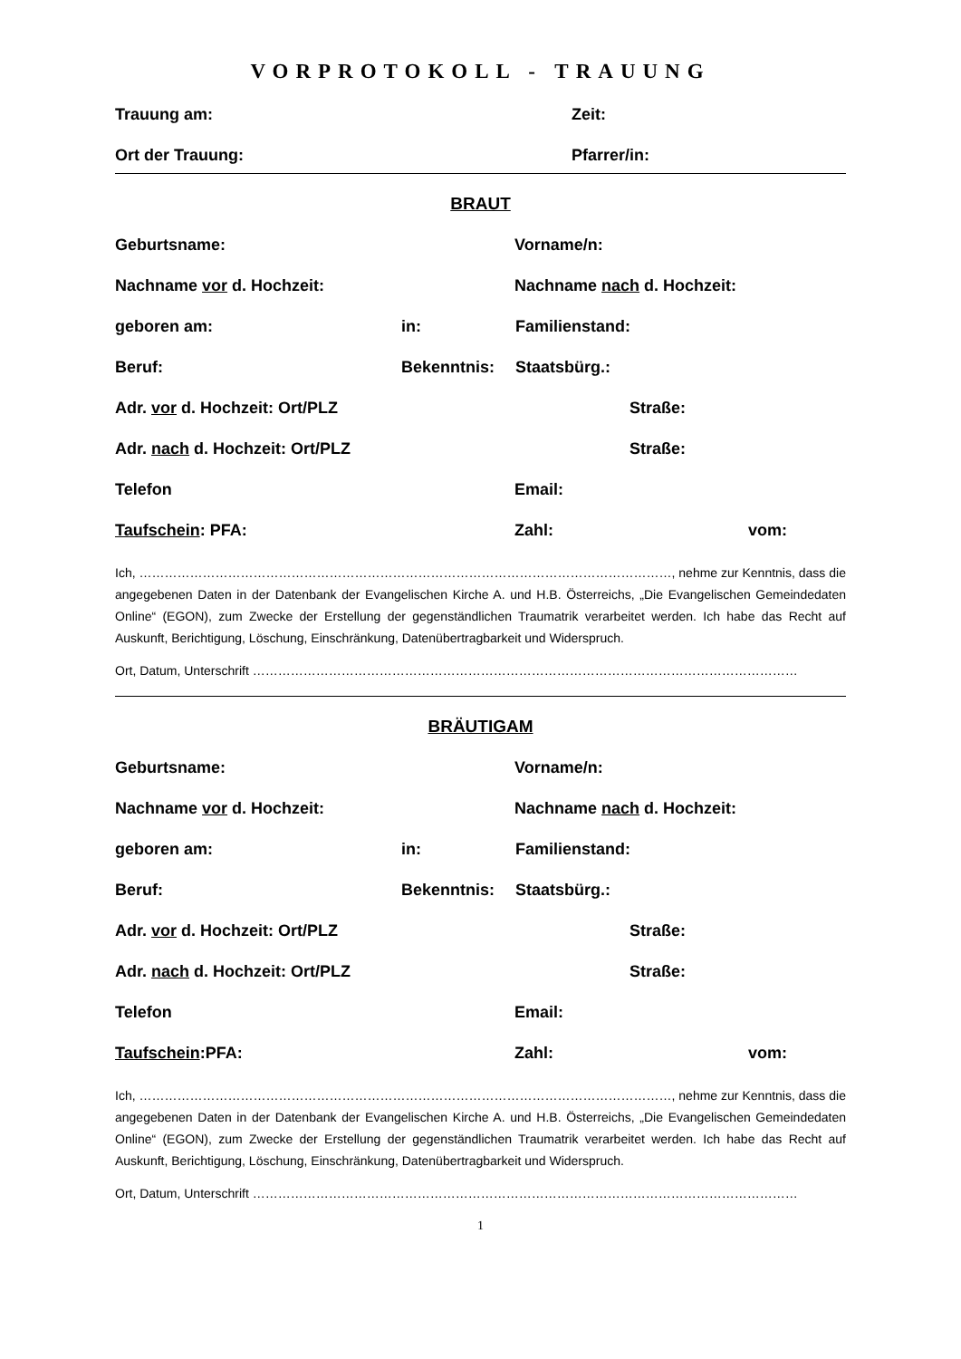VORPROTOKOLL - TRAUUNG
Trauung am: Zeit:
Ort der Trauung: Pfarrer/in:
BRAUT
Geburtsname: Vorname/n:
Nachname vor d. Hochzeit: Nachname nach d. Hochzeit:
geboren am: in: Familienstand:
Beruf: Bekenntnis: Staatsbürg.:
Adr. vor d. Hochzeit: Ort/PLZ Straße:
Adr. nach d. Hochzeit: Ort/PLZ Straße:
Telefon Email:
Taufschein: PFA: Zahl: vom:
Ich, ………………………………………………………………………………………………………………, nehme zur Kenntnis, dass die angegebenen Daten in der Datenbank der Evangelischen Kirche A. und H.B. Österreichs, „Die Evangelischen Gemeindedaten Online“ (EGON), zum Zwecke der Erstellung der gegenständlichen Traumatrik verarbeitet werden. Ich habe das Recht auf Auskunft, Berichtigung, Löschung, Einschränkung, Datenübertragbarkeit und Widerspruch.
Ort, Datum, Unterschrift …………………………………………………………………………………………………………………
BRÄUTIGAM
Geburtsname: Vorname/n:
Nachname vor d. Hochzeit: Nachname nach d. Hochzeit:
geboren am: in: Familienstand:
Beruf: Bekenntnis: Staatsbürg.:
Adr. vor d. Hochzeit: Ort/PLZ Straße:
Adr. nach d. Hochzeit: Ort/PLZ Straße:
Telefon Email:
Taufschein:PFA: Zahl: vom:
Ich, ………………………………………………………………………………………………………………, nehme zur Kenntnis, dass die angegebenen Daten in der Datenbank der Evangelischen Kirche A. und H.B. Österreichs, „Die Evangelischen Gemeindedaten Online“ (EGON), zum Zwecke der Erstellung der gegenständlichen Traumatrik verarbeitet werden. Ich habe das Recht auf Auskunft, Berichtigung, Löschung, Einschränkung, Datenübertragbarkeit und Widerspruch.
Ort, Datum, Unterschrift …………………………………………………………………………………………………………………
1